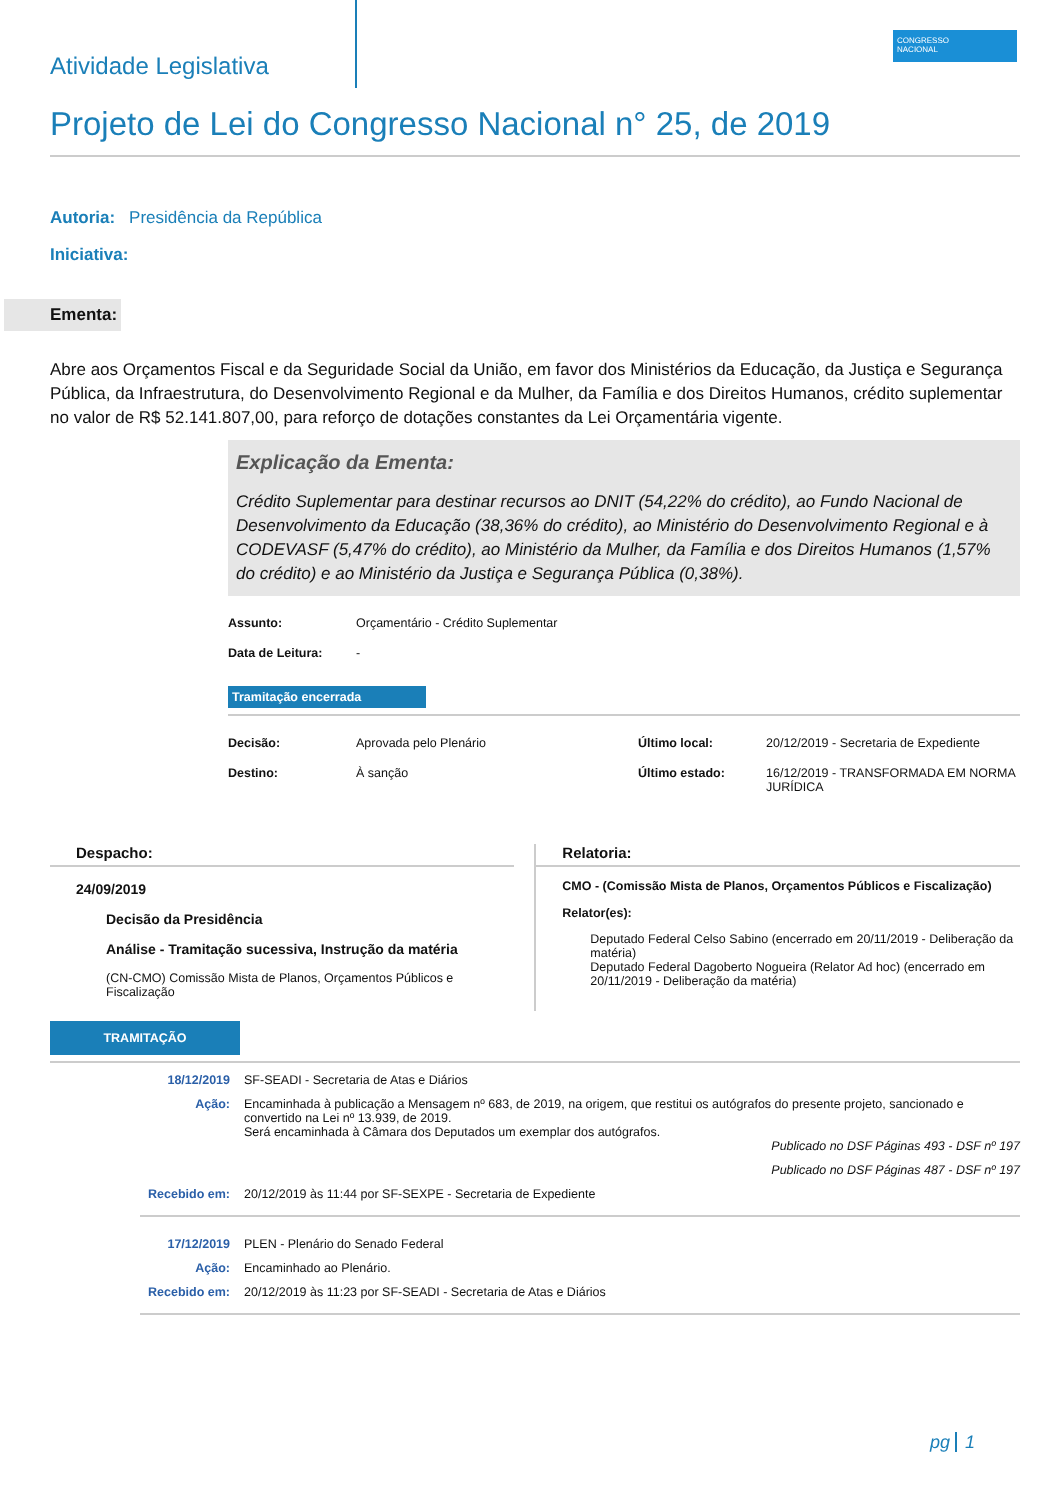Atividade Legislativa
CONGRESSO
NACIONAL
Projeto de Lei do Congresso Nacional n° 25, de 2019
Autoria: Presidência da República
Iniciativa:
Ementa:
Abre aos Orçamentos Fiscal e da Seguridade Social da União, em favor dos Ministérios da Educação, da Justiça e Segurança Pública, da Infraestrutura, do Desenvolvimento Regional e da Mulher, da Família e dos Direitos Humanos, crédito suplementar no valor de R$ 52.141.807,00, para reforço de dotações constantes da Lei Orçamentária vigente.
Explicação da Ementa:
Crédito Suplementar para destinar recursos ao DNIT (54,22% do crédito), ao Fundo Nacional de Desenvolvimento da Educação (38,36% do crédito), ao Ministério do Desenvolvimento Regional e à CODEVASF (5,47% do crédito), ao Ministério da Mulher, da Família e dos Direitos Humanos (1,57% do crédito) e ao Ministério da Justiça e Segurança Pública (0,38%).
Assunto: Orçamentário - Crédito Suplementar Data de Leitura: -
Tramitação encerrada
Decisão: Aprovada pelo Plenário Último local: 20/12/2019 - Secretaria de Expediente Destino: À sanção Último estado: 16/12/2019 - TRANSFORMADA EM NORMA JURÍDICA
Despacho:
24/09/2019
Decisão da Presidência
Análise - Tramitação sucessiva, Instrução da matéria
(CN-CMO) Comissão Mista de Planos, Orçamentos Públicos e Fiscalização
Relatoria:
CMO - (Comissão Mista de Planos, Orçamentos Públicos e Fiscalização)
Relator(es):
Deputado Federal Celso Sabino (encerrado em 20/11/2019 - Deliberação da matéria)
Deputado Federal Dagoberto Nogueira (Relator Ad hoc) (encerrado em 20/11/2019 - Deliberação da matéria)
TRAMITAÇÃO
18/12/2019 SF-SEADI - Secretaria de Atas e Diários Ação: Encaminhada à publicação a Mensagem nº 683, de 2019, na origem, que restitui os autógrafos do presente projeto, sancionado e convertido na Lei nº 13.939, de 2019.
Será encaminhada à Câmara dos Deputados um exemplar dos autógrafos.
Publicado no DSF Páginas 493 - DSF nº 197
Publicado no DSF Páginas 487 - DSF nº 197 Recebido em: 20/12/2019 às 11:44 por SF-SEXPE - Secretaria de Expediente
17/12/2019 PLEN - Plenário do Senado Federal Ação: Encaminhado ao Plenário. Recebido em: 20/12/2019 às 11:23 por SF-SEADI - Secretaria de Atas e Diários
pg 1